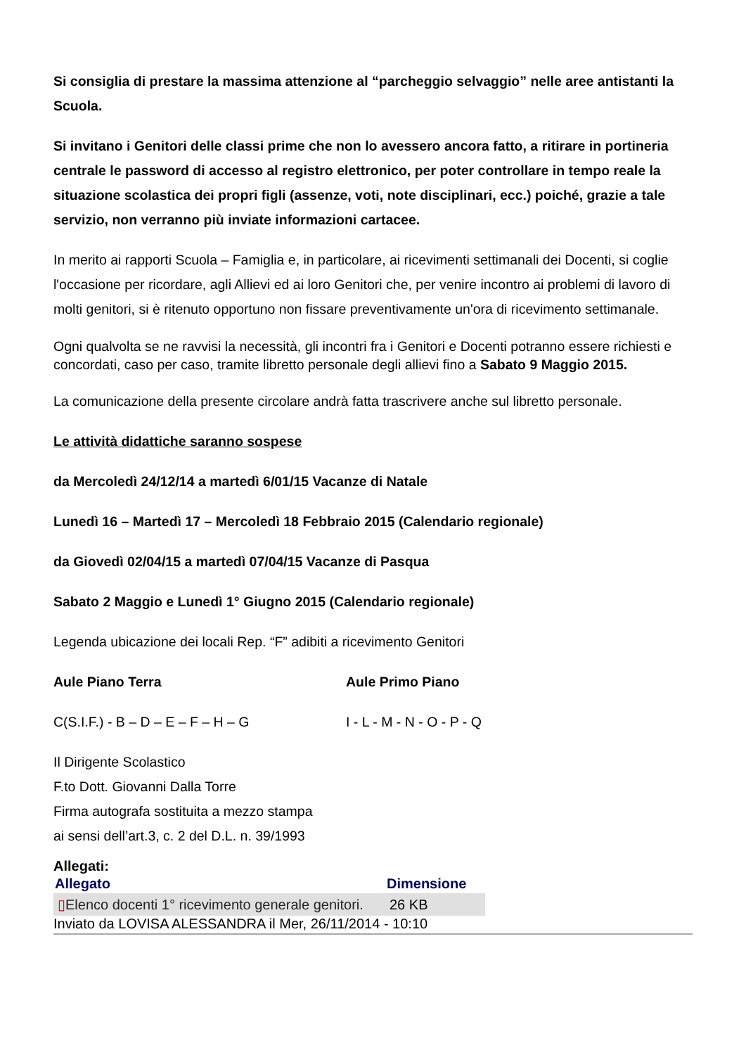Si consiglia di prestare la massima attenzione al “parcheggio selvaggio” nelle aree antistanti la Scuola.
Si invitano i Genitori delle classi prime che non lo avessero ancora fatto, a ritirare in portineria centrale le password di accesso al registro elettronico, per poter controllare in tempo reale la situazione scolastica dei propri figli (assenze, voti, note disciplinari, ecc.) poiché, grazie a tale servizio, non verranno più inviate informazioni cartacee.
In merito ai rapporti Scuola – Famiglia e, in particolare, ai ricevimenti settimanali dei Docenti, si coglie l'occasione per ricordare, agli Allievi ed ai loro Genitori che, per venire incontro ai problemi di lavoro di molti genitori, si è ritenuto opportuno non fissare preventivamente un'ora di ricevimento settimanale.
Ogni qualvolta se ne ravvisi la necessità, gli incontri fra i Genitori e Docenti potranno essere richiesti e concordati, caso per caso, tramite libretto personale degli allievi fino a Sabato 9 Maggio 2015.
La comunicazione della presente circolare andrà fatta trascrivere anche sul libretto personale.
Le attività didattiche saranno sospese
da Mercoledì 24/12/14 a martedì 6/01/15 Vacanze di Natale
Lunedì 16 – Martedì 17 – Mercoledì 18 Febbraio 2015 (Calendario regionale)
da Giovedì 02/04/15 a martedì 07/04/15 Vacanze di Pasqua
Sabato 2 Maggio e Lunedì 1° Giugno 2015 (Calendario regionale)
Legenda ubicazione dei locali Rep. “F” adibiti a ricevimento Genitori
Aule Piano Terra Aule Primo Piano
C(S.I.F.) - B – D – E – F – H – G I - L - M - N - O - P - Q
Il Dirigente Scolastico
F.to Dott. Giovanni Dalla Torre
Firma autografa sostituita a mezzo stampa
ai sensi dell’art.3, c. 2 del D.L. n. 39/1993
Allegati:
| Allegato | Dimensione |
| --- | --- |
| ▯ Elenco docenti 1° ricevimento generale genitori. | 26 KB |
Inviato da LOVISA ALESSANDRA il Mer, 26/11/2014 - 10:10